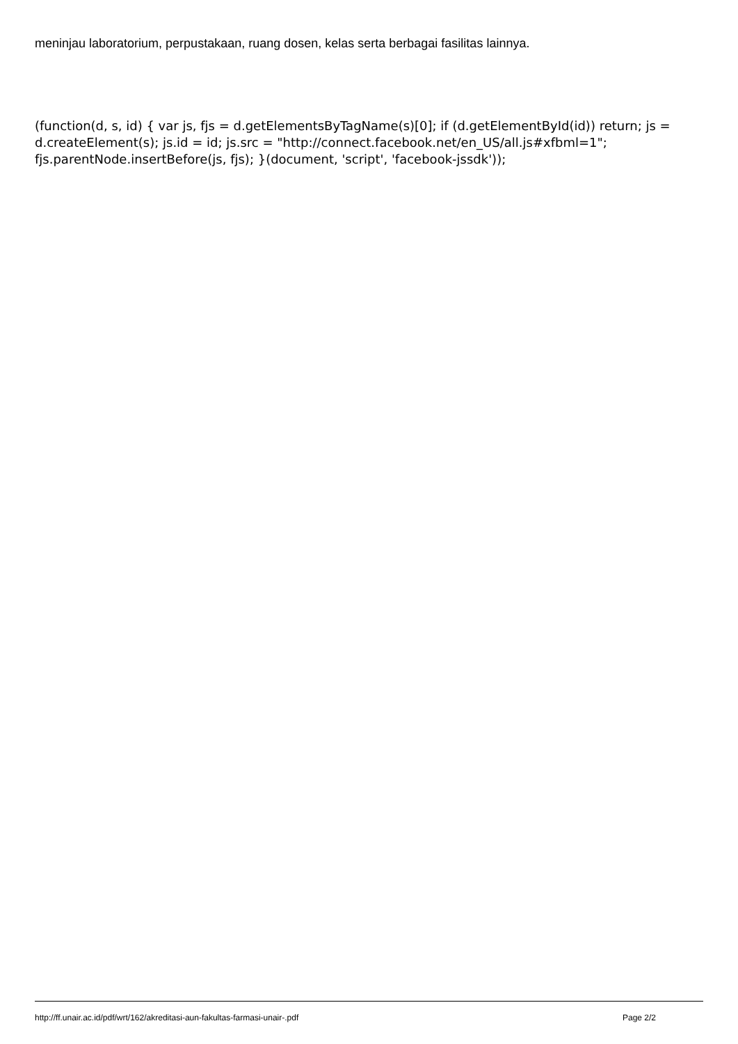meninjau laboratorium, perpustakaan, ruang dosen, kelas serta berbagai fasilitas lainnya.
(function(d, s, id) { var js, fjs = d.getElementsByTagName(s)[0]; if (d.getElementById(id)) return; js = d.createElement(s); js.id = id; js.src = "http://connect.facebook.net/en_US/all.js#xfbml=1"; fjs.parentNode.insertBefore(js, fjs); }(document, 'script', 'facebook-jssdk'));
http://ff.unair.ac.id/pdf/wrt/162/akreditasi-aun-fakultas-farmasi-unair-.pdf Page 2/2